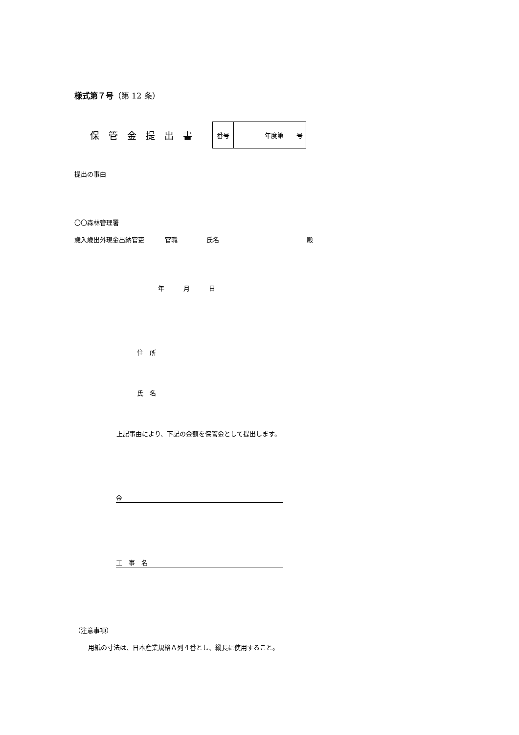様式第７号（第 12 条）
保管金提出書
| 番号 | 年度第 号 |
提出の事由
〇〇森林管理署
歳入歳出外現金出納官吏 官職 氏名 殿
年　　　月　　　日
住　所
氏　名
上記事由により、下記の金額を保管金として提出します。
金
工　事　名
（注意事項）
用紙の寸法は、日本産業規格Ａ列４番とし、縦長に使用すること。